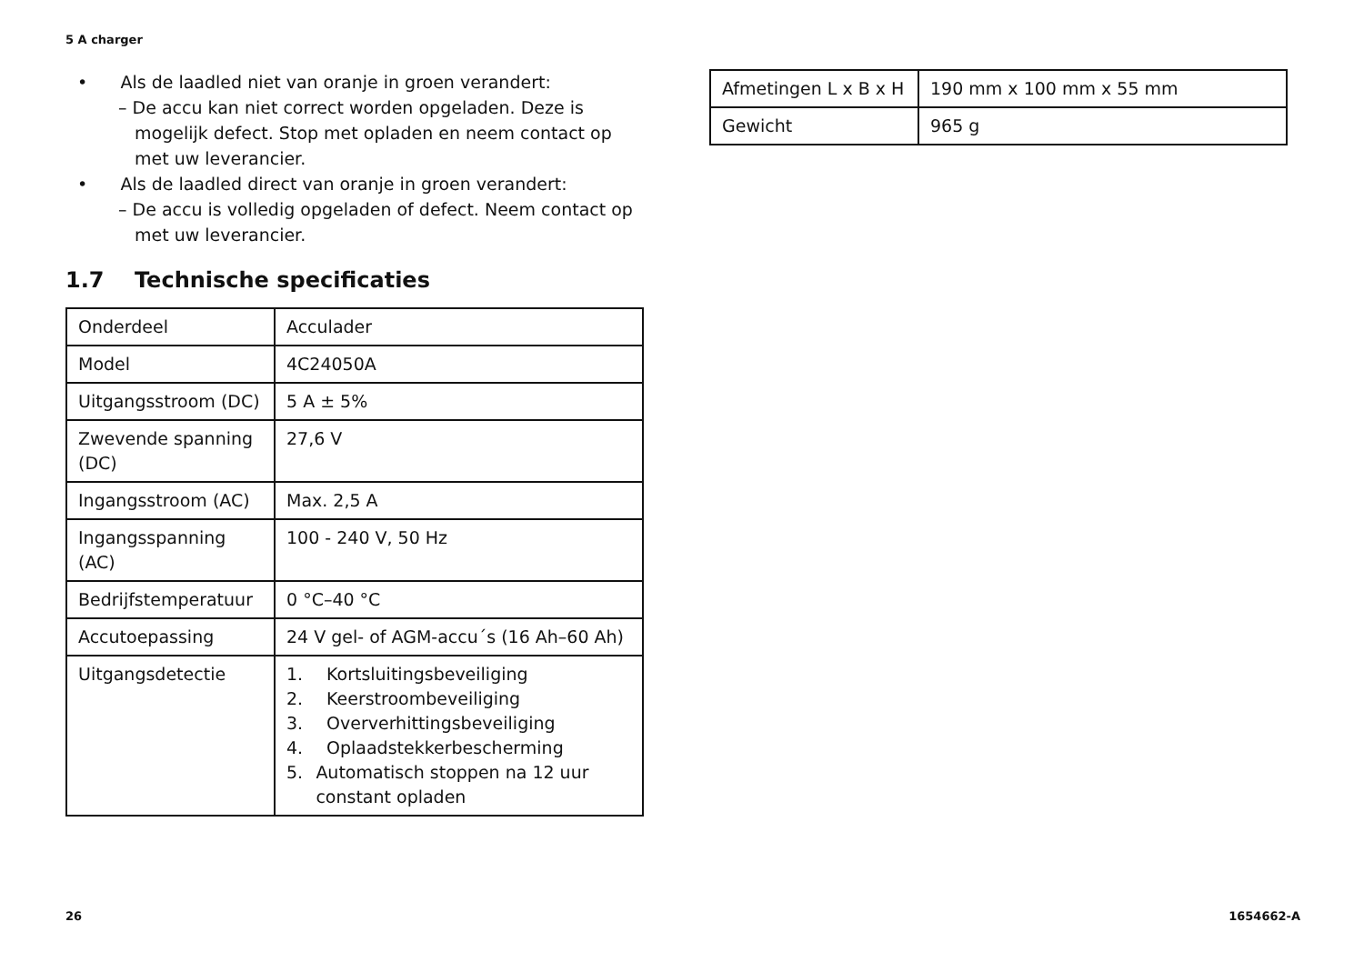5 A charger
• Als de laadled niet van oranje in groen verandert:
– De accu kan niet correct worden opgeladen. Deze is mogelijk defect. Stop met opladen en neem contact op met uw leverancier.
• Als de laadled direct van oranje in groen verandert:
– De accu is volledig opgeladen of defect. Neem contact op met uw leverancier.
1.7 Technische specificaties
| Onderdeel | Acculader |
| Model | 4C24050A |
| Uitgangsstroom (DC) | 5 A ± 5% |
| Zwevende spanning (DC) | 27,6 V |
| Ingangsstroom (AC) | Max. 2,5 A |
| Ingangsspanning (AC) | 100 - 240 V, 50 Hz |
| Bedrijfstemperatuur | 0 °C–40 °C |
| Accutoepassing | 24 V gel- of AGM-accu´s (16 Ah–60 Ah) |
| Uitgangsdetectie | 1. Kortsluitingsbeveiliging 2. Keerstroombeveiliging 3. Oververhittingsbeveiliging 4. Oplaadstekkerbescherming 5. Automatisch stoppen na 12 uur constant opladen |
| Afmetingen L x B x H | 190 mm x 100 mm x 55 mm |
| Gewicht | 965 g |
26 1654662-A